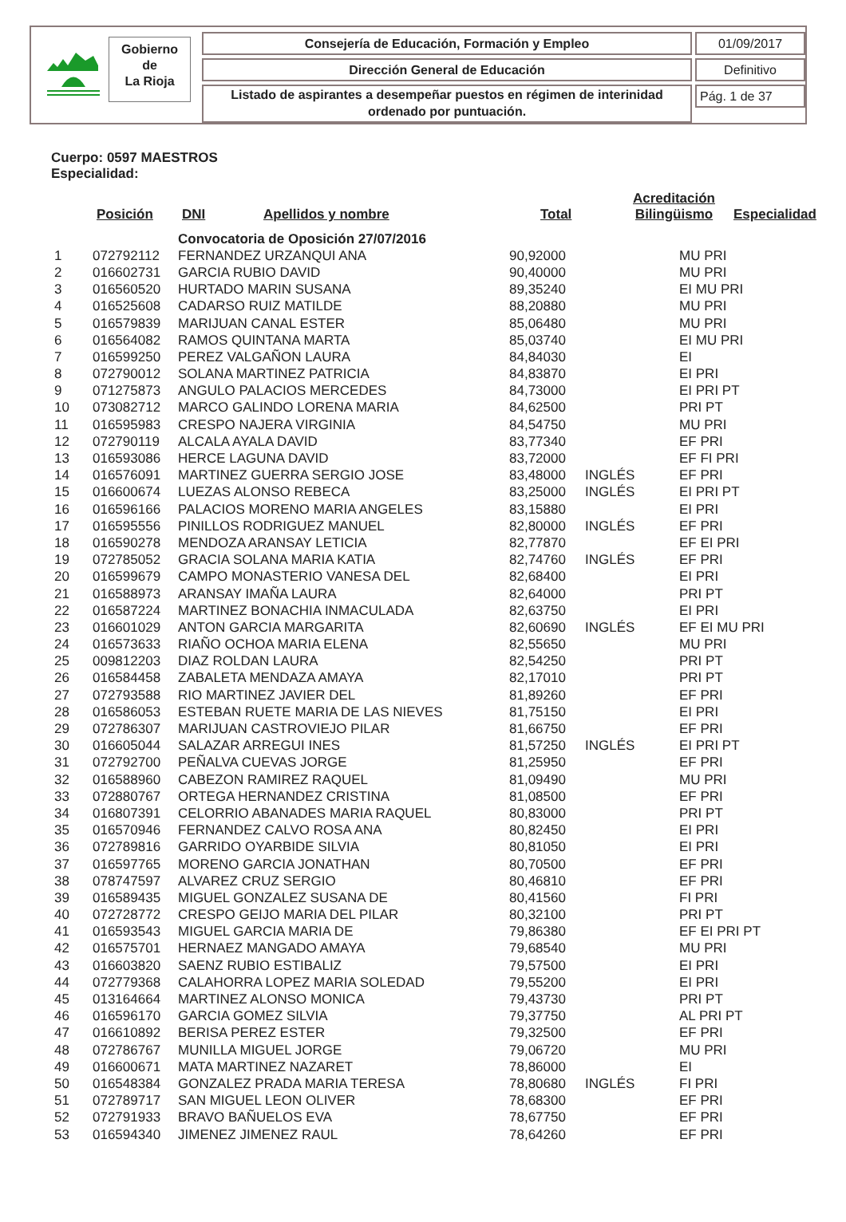Gobierno
de
La Rioja
Consejería de Educación, Formación y Empleo 01/09/2017
Dirección General de Educación Definitivo
Listado de aspirantes a desempeñar puestos en régimen de interinidad ordenado por puntuación.
Pág. 1 de 37
Cuerpo: 0597 MAESTROS
Especialidad:
| | Posición | DNI | Apellidos y nombre | Total | Acreditación Bilingüismo | Especialidad |
| --- | --- | --- | --- | --- | --- | --- |
| | | Convocatoria de Oposición 27/07/2016 | | | |
| 1 | 072792112 | FERNANDEZ URZANQUI ANA | 90,92000 | | MU PRI |
| 2 | 016602731 | GARCIA RUBIO DAVID | 90,40000 | | MU PRI |
| 3 | 016560520 | HURTADO MARIN SUSANA | 89,35240 | | EI MU PRI |
| 4 | 016525608 | CADARSO RUIZ MATILDE | 88,20880 | | MU PRI |
| 5 | 016579839 | MARIJUAN CANAL ESTER | 85,06480 | | MU PRI |
| 6 | 016564082 | RAMOS QUINTANA MARTA | 85,03740 | | EI MU PRI |
| 7 | 016599250 | PEREZ VALGAÑON LAURA | 84,84030 | | EI |
| 8 | 072790012 | SOLANA MARTINEZ PATRICIA | 84,83870 | | EI PRI |
| 9 | 071275873 | ANGULO PALACIOS MERCEDES | 84,73000 | | EI PRI PT |
| 10 | 073082712 | MARCO GALINDO LORENA MARIA | 84,62500 | | PRI PT |
| 11 | 016595983 | CRESPO NAJERA VIRGINIA | 84,54750 | | MU PRI |
| 12 | 072790119 | ALCALA AYALA DAVID | 83,77340 | | EF PRI |
| 13 | 016593086 | HERCE LAGUNA DAVID | 83,72000 | | EF FI PRI |
| 14 | 016576091 | MARTINEZ GUERRA SERGIO JOSE | 83,48000 | INGLÉS | EF PRI |
| 15 | 016600674 | LUEZAS ALONSO REBECA | 83,25000 | INGLÉS | EI PRI PT |
| 16 | 016596166 | PALACIOS MORENO MARIA ANGELES | 83,15880 | | EI PRI |
| 17 | 016595556 | PINILLOS RODRIGUEZ MANUEL | 82,80000 | INGLÉS | EF PRI |
| 18 | 016590278 | MENDOZA ARANSAY LETICIA | 82,77870 | | EF EI PRI |
| 19 | 072785052 | GRACIA SOLANA MARIA KATIA | 82,74760 | INGLÉS | EF PRI |
| 20 | 016599679 | CAMPO MONASTERIO VANESA DEL | 82,68400 | | EI PRI |
| 21 | 016588973 | ARANSAY IMAÑA LAURA | 82,64000 | | PRI PT |
| 22 | 016587224 | MARTINEZ BONACHIA INMACULADA | 82,63750 | | EI PRI |
| 23 | 016601029 | ANTON GARCIA MARGARITA | 82,60690 | INGLÉS | EF EI MU PRI |
| 24 | 016573633 | RIAÑO OCHOA MARIA ELENA | 82,55650 | | MU PRI |
| 25 | 009812203 | DIAZ ROLDAN LAURA | 82,54250 | | PRI PT |
| 26 | 016584458 | ZABALETA MENDAZA AMAYA | 82,17010 | | PRI PT |
| 27 | 072793588 | RIO MARTINEZ JAVIER DEL | 81,89260 | | EF PRI |
| 28 | 016586053 | ESTEBAN RUETE MARIA DE LAS NIEVES | 81,75150 | | EI PRI |
| 29 | 072786307 | MARIJUAN CASTROVIEJO PILAR | 81,66750 | | EF PRI |
| 30 | 016605044 | SALAZAR ARREGUI INES | 81,57250 | INGLÉS | EI PRI PT |
| 31 | 072792700 | PEÑALVA CUEVAS JORGE | 81,25950 | | EF PRI |
| 32 | 016588960 | CABEZON RAMIREZ RAQUEL | 81,09490 | | MU PRI |
| 33 | 072880767 | ORTEGA HERNANDEZ CRISTINA | 81,08500 | | EF PRI |
| 34 | 016807391 | CELORRIO ABANADES MARIA RAQUEL | 80,83000 | | PRI PT |
| 35 | 016570946 | FERNANDEZ CALVO ROSA ANA | 80,82450 | | EI PRI |
| 36 | 072789816 | GARRIDO OYARBIDE SILVIA | 80,81050 | | EI PRI |
| 37 | 016597765 | MORENO GARCIA JONATHAN | 80,70500 | | EF PRI |
| 38 | 078747597 | ALVAREZ CRUZ SERGIO | 80,46810 | | EF PRI |
| 39 | 016589435 | MIGUEL GONZALEZ SUSANA DE | 80,41560 | | FI PRI |
| 40 | 072728772 | CRESPO GEIJO MARIA DEL PILAR | 80,32100 | | PRI PT |
| 41 | 016593543 | MIGUEL GARCIA MARIA DE | 79,86380 | | EF EI PRI PT |
| 42 | 016575701 | HERNAEZ MANGADO AMAYA | 79,68540 | | MU PRI |
| 43 | 016603820 | SAENZ RUBIO ESTIBALIZ | 79,57500 | | EI PRI |
| 44 | 072779368 | CALAHORRA LOPEZ MARIA SOLEDAD | 79,55200 | | EI PRI |
| 45 | 013164664 | MARTINEZ ALONSO MONICA | 79,43730 | | PRI PT |
| 46 | 016596170 | GARCIA GOMEZ SILVIA | 79,37750 | | AL PRI PT |
| 47 | 016610892 | BERISA PEREZ ESTER | 79,32500 | | EF PRI |
| 48 | 072786767 | MUNILLA MIGUEL JORGE | 79,06720 | | MU PRI |
| 49 | 016600671 | MATA MARTINEZ NAZARET | 78,86000 | | EI |
| 50 | 016548384 | GONZALEZ PRADA MARIA TERESA | 78,80680 | INGLÉS | FI PRI |
| 51 | 072789717 | SAN MIGUEL LEON OLIVER | 78,68300 | | EF PRI |
| 52 | 072791933 | BRAVO BAÑUELOS EVA | 78,67750 | | EF PRI |
| 53 | 016594340 | JIMENEZ JIMENEZ RAUL | 78,64260 | | EF PRI |